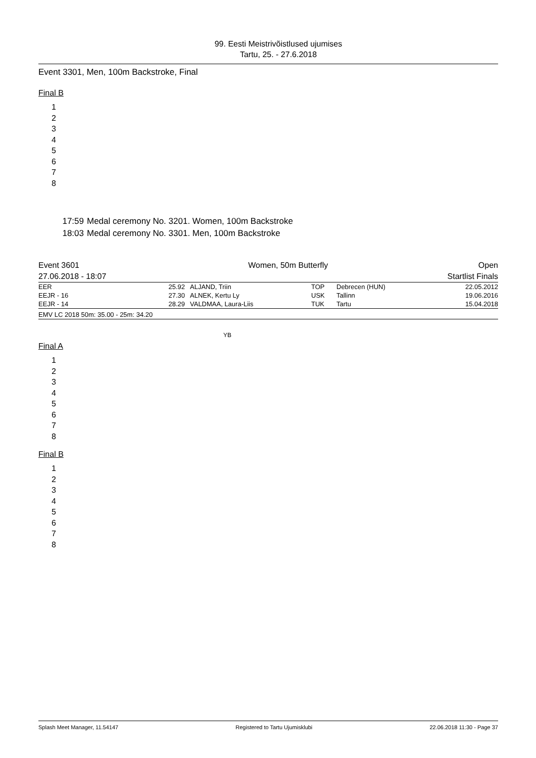99. Eesti Meistrivõistlused ujumises
Tartu, 25. - 27.6.2018
Event 3301, Men, 100m Backstroke, Final
Final B
1
2
3
4
5
6
7
8
17:59 Medal ceremony No. 3201. Women, 100m Backstroke
18:03 Medal ceremony No. 3301. Men, 100m Backstroke
| Event 3601 | Women, 50m Butterfly | Open |
| 27.06.2018 - 18:07 | | Startlist Finals |
| EER | 25.92 | ALJAND, Triin | TOP | Debrecen (HUN) | 22.05.2012 |
| EEJR - 16 | 27.30 | ALNEK, Kertu Ly | USK | Tallinn | 19.06.2016 |
| EEJR - 14 | 28.29 | VALDMAA, Laura-Liis | TUK | Tartu | 15.04.2018 |
| EMV LC 2018 50m: 35.00 - 25m: 34.20 | | | | | |
YB
Final A
1
2
3
4
5
6
7
8
Final B
1
2
3
4
5
6
7
8
Splash Meet Manager, 11.54147 Registered to Tartu Ujumisklubi 22.06.2018 11:30 - Page 37